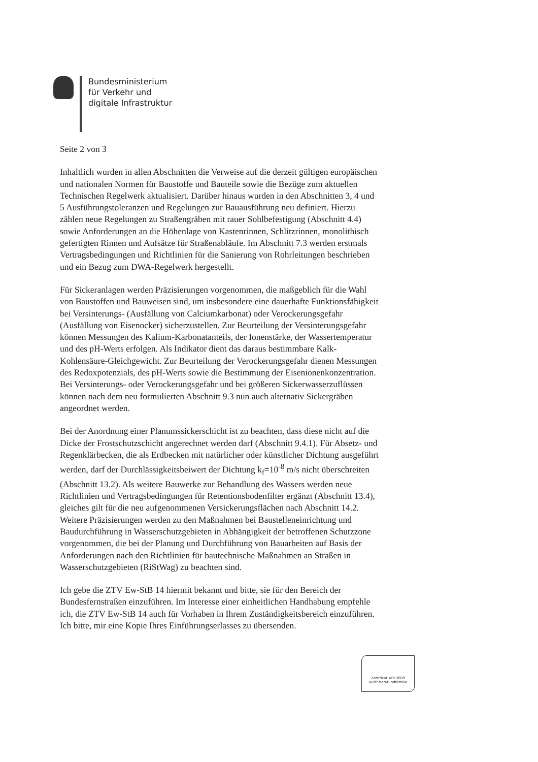Bundesministerium
für Verkehr und
digitale Infrastruktur
Seite 2 von 3
Inhaltlich wurden in allen Abschnitten die Verweise auf die derzeit gültigen europäischen und nationalen Normen für Baustoffe und Bauteile sowie die Bezüge zum aktuellen Technischen Regelwerk aktualisiert. Darüber hinaus wurden in den Abschnitten 3, 4 und 5 Ausführungstoleranzen und Regelungen zur Bauausführung neu definiert. Hierzu zählen neue Regelungen zu Straßengräben mit rauer Sohlbefestigung (Abschnitt 4.4) sowie Anforderungen an die Höhenlage von Kastenrinnen, Schlitzrinnen, monolithisch gefertigten Rinnen und Aufsätze für Straßenabläufe. Im Abschnitt 7.3 werden erstmals Vertragsbedingungen und Richtlinien für die Sanierung von Rohrleitungen beschrieben und ein Bezug zum DWA-Regelwerk hergestellt.
Für Sickeranlagen werden Präzisierungen vorgenommen, die maßgeblich für die Wahl von Baustoffen und Bauweisen sind, um insbesondere eine dauerhafte Funktionsfähigkeit bei Versinterungs- (Ausfällung von Calciumkarbonat) oder Verockerungsgefahr (Ausfällung von Eisenocker) sicherzustellen. Zur Beurteilung der Versinterungsgefahr können Messungen des Kalium-Karbonatanteils, der Ionenstärke, der Wassertemperatur und des pH-Werts erfolgen. Als Indikator dient das daraus bestimmbare Kalk-Kohlensäure-Gleichgewicht. Zur Beurteilung der Verockerungsgefahr dienen Messungen des Redoxpotenzials, des pH-Werts sowie die Bestimmung der Eisenionenkonzentration. Bei Versinterungs- oder Verockerungsgefahr und bei größeren Sickerwasserzuflüssen können nach dem neu formulierten Abschnitt 9.3 nun auch alternativ Sickergräben angeordnet werden.
Bei der Anordnung einer Planumssickerschicht ist zu beachten, dass diese nicht auf die Dicke der Frostschutzschicht angerechnet werden darf (Abschnitt 9.4.1). Für Absetz- und Regenklärbecken, die als Erdbecken mit natürlicher oder künstlicher Dichtung ausgeführt werden, darf der Durchlässigkeitsbeiwert der Dichtung k<sub>f</sub>=10<sup>-8</sup> m/s nicht überschreiten (Abschnitt 13.2). Als weitere Bauwerke zur Behandlung des Wassers werden neue Richtlinien und Vertragsbedingungen für Retentionsbodenfilter ergänzt (Abschnitt 13.4), gleiches gilt für die neu aufgenommenen Versickerungsflächen nach Abschnitt 14.2. Weitere Präzisierungen werden zu den Maßnahmen bei Baustelleneinrichtung und Baudurchführung in Wasserschutzgebieten in Abhängigkeit der betroffenen Schutzzone vorgenommen, die bei der Planung und Durchführung von Bauarbeiten auf Basis der Anforderungen nach den Richtlinien für bautechnische Maßnahmen an Straßen in Wasserschutzgebieten (RiStWag) zu beachten sind.
Ich gebe die ZTV Ew-StB 14 hiermit bekannt und bitte, sie für den Bereich der Bundesfernstraßen einzuführen. Im Interesse einer einheitlichen Handhabung empfehle ich, die ZTV Ew-StB 14 auch für Vorhaben in Ihrem Zuständigkeitsbereich einzuführen. Ich bitte, mir eine Kopie Ihres Einführungserlasses zu übersenden.
Zertifikat seit 2009
audit berufundfamilie